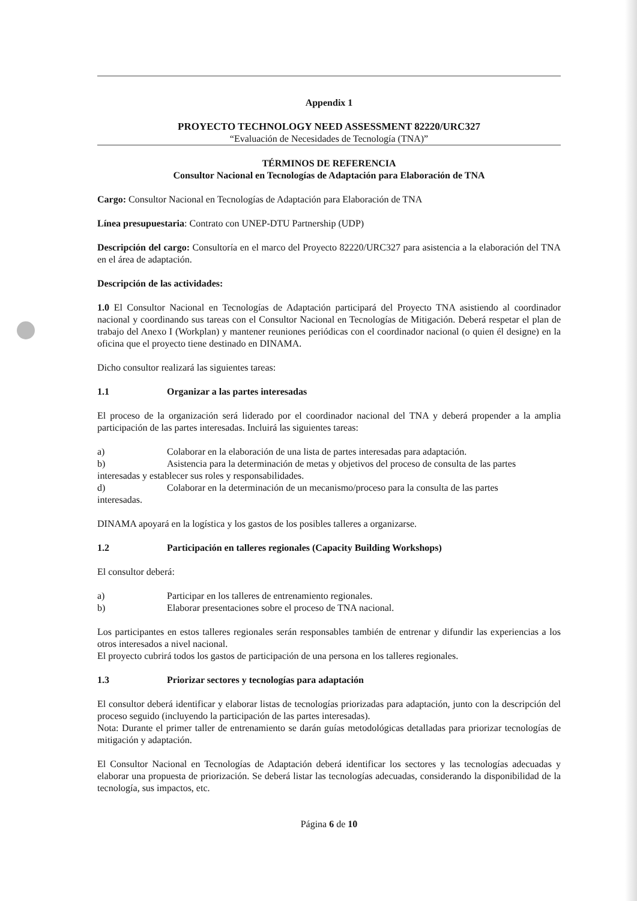Appendix 1
PROYECTO TECHNOLOGY NEED ASSESSMENT 82220/URC327
“Evaluación de Necesidades de Tecnología (TNA)”
TÉRMINOS DE REFERENCIA
Consultor Nacional en Tecnologías de Adaptación para Elaboración de TNA
Cargo: Consultor Nacional en Tecnologías de Adaptación para Elaboración de TNA
Línea presupuestaria: Contrato con UNEP-DTU Partnership (UDP)
Descripción del cargo: Consultoría en el marco del Proyecto 82220/URC327 para asistencia a la elaboración del TNA en el área de adaptación.
Descripción de las actividades:
1.0 El Consultor Nacional en Tecnologías de Adaptación participará del Proyecto TNA asistiendo al coordinador nacional y coordinando sus tareas con el Consultor Nacional en Tecnologías de Mitigación. Deberá respetar el plan de trabajo del Anexo I (Workplan) y mantener reuniones periódicas con el coordinador nacional (o quien él designe) en la oficina que el proyecto tiene destinado en DINAMA.
Dicho consultor realizará las siguientes tareas:
1.1 Organizar a las partes interesadas
El proceso de la organización será liderado por el coordinador nacional del TNA y deberá propender a la amplia participación de las partes interesadas. Incluirá las siguientes tareas:
a) Colaborar en la elaboración de una lista de partes interesadas para adaptación.
b) Asistencia para la determinación de metas y objetivos del proceso de consulta de las partes
interesadas y establecer sus roles y responsabilidades.
d) Colaborar en la determinación de un mecanismo/proceso para la consulta de las partes
interesadas.
DINAMA apoyará en la logística y los gastos de los posibles talleres a organizarse.
1.2 Participación en talleres regionales (Capacity Building Workshops)
El consultor deberá:
a) Participar en los talleres de entrenamiento regionales.
b) Elaborar presentaciones sobre el proceso de TNA nacional.
Los participantes en estos talleres regionales serán responsables también de entrenar y difundir las experiencias a los otros interesados a nivel nacional.
El proyecto cubrirá todos los gastos de participación de una persona en los talleres regionales.
1.3 Priorizar sectores y tecnologías para adaptación
El consultor deberá identificar y elaborar listas de tecnologías priorizadas para adaptación, junto con la descripción del proceso seguido (incluyendo la participación de las partes interesadas).
Nota: Durante el primer taller de entrenamiento se darán guías metodológicas detalladas para priorizar tecnologías de mitigación y adaptación.
El Consultor Nacional en Tecnologías de Adaptación deberá identificar los sectores y las tecnologías adecuadas y elaborar una propuesta de priorización. Se deberá listar las tecnologías adecuadas, considerando la disponibilidad de la tecnología, sus impactos, etc.
Página 6 de 10